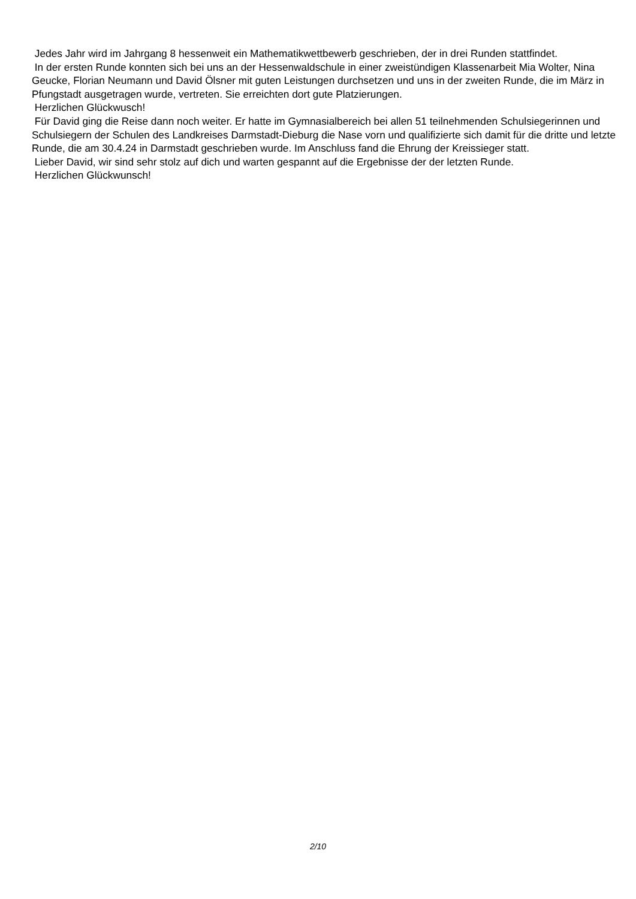Jedes Jahr wird im Jahrgang 8 hessenweit ein Mathematikwettbewerb geschrieben, der in drei Runden stattfindet.
In der ersten Runde konnten sich bei uns an der Hessenwaldschule in einer zweistündigen Klassenarbeit Mia Wolter, Nina Geucke, Florian Neumann und David Ölsner mit guten Leistungen durchsetzen und uns in der zweiten Runde, die im März in Pfungstadt ausgetragen wurde, vertreten. Sie erreichten dort gute Platzierungen.
Herzlichen Glückwusch!
Für David ging die Reise dann noch weiter. Er hatte im Gymnasialbereich bei allen 51 teilnehmenden Schulsiegerinnen und Schulsiegern der Schulen des Landkreises Darmstadt-Dieburg die Nase vorn und qualifizierte sich damit für die dritte und letzte Runde, die am 30.4.24 in Darmstadt geschrieben wurde. Im Anschluss fand die Ehrung der Kreissieger statt.
Lieber David, wir sind sehr stolz auf dich und warten gespannt auf die Ergebnisse der der letzten Runde.
Herzlichen Glückwunsch!
2/10